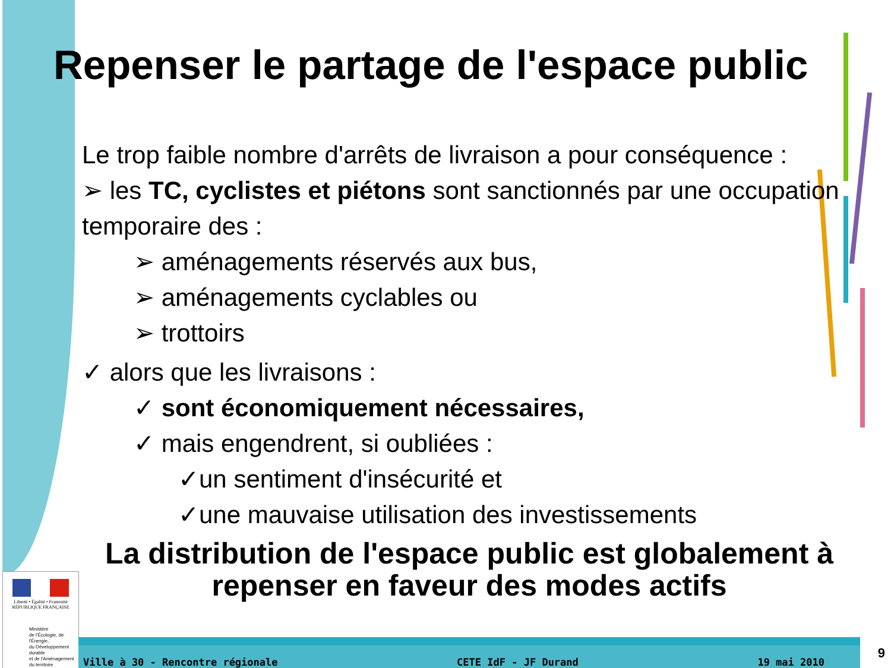Repenser le partage de l'espace public
Le trop faible nombre d'arrêts de livraison a pour conséquence :
➢ les TC, cyclistes et piétons sont sanctionnés par une occupation temporaire des :
➢ aménagements réservés aux bus,
➢ aménagements cyclables ou
➢ trottoirs
✓ alors que les livraisons :
✓ sont économiquement nécessaires,
✓ mais engendrent, si oubliées :
✓un sentiment d'insécurité et
✓une mauvaise utilisation des investissements
La distribution de l'espace public est globalement à repenser en faveur des modes actifs
Liberté • Égalité • Fraternité
RÉPUBLIQUE FRANÇAISE
Ministère
de l'Écologie, de l'Énergie,
du Développement durable
et de l'Aménagement
du territoire
Ville à 30 - Rencontre régionale CETE IdF - JF Durand 19 mai 2010
9